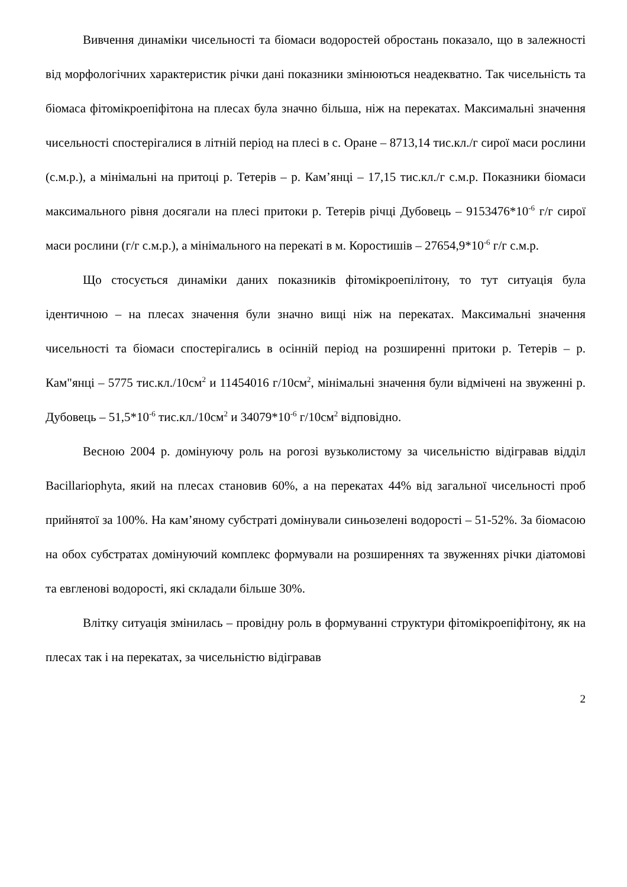Вивчення динаміки чисельності та біомаси водоростей обростань показало, що в залежності від морфологічних характеристик річки дані показники змінюються неадекватно. Так чисельність та біомаса фітомікроепіфітона на плесах була значно більша, ніж на перекатах. Максимальні значення чисельності спостерігалися в літній період на плесі в с. Оране – 8713,14 тис.кл./г сирої маси рослини (с.м.р.), а мінімальні на притоці р. Тетерів – р. Кам’янці – 17,15 тис.кл./г с.м.р. Показники біомаси максимального рівня досягали на плесі притоки р. Тетерів річці Дубовець – 9153476*10<sup>-6</sup> г/г сирої маси рослини (г/г с.м.р.), а мінімального на перекаті в м. Коростишів – 27654,9*10<sup>-6</sup> г/г с.м.р.
Що стосується динаміки даних показників фітомікроепілітону, то тут ситуація була ідентичною – на плесах значення були значно вищі ніж на перекатах. Максимальні значення чисельності та біомаси спостерігались в осінній період на розширенні притоки р. Тетерів – р. Кам"янці – 5775 тис.кл./10см<sup>2</sup> и 11454016 г/10см<sup>2</sup>, мінімальні значення були відмічені на звуженні р. Дубовець – 51,5*10<sup>-6</sup> тис.кл./10см<sup>2</sup> и 34079*10<sup>-6</sup> г/10см<sup>2</sup> відповідно.
Весною 2004 р. домінуючу роль на рогозі вузьколистому за чисельністю відігравав відділ Bacillariophyta, який на плесах становив 60%, а на перекатах 44% від загальної чисельності проб прийнятої за 100%. На кам’яному субстраті домінували синьозелені водорості – 51-52%. За біомасою на обох субстратах домінуючий комплекс формували на розширеннях та звуженнях річки діатомові та евгленові водорості, які складали більше 30%.
Влітку ситуація змінилась – провідну роль в формуванні структури фітомікроепіфітону, як на плесах так і на перекатах, за чисельністю відігравав
2